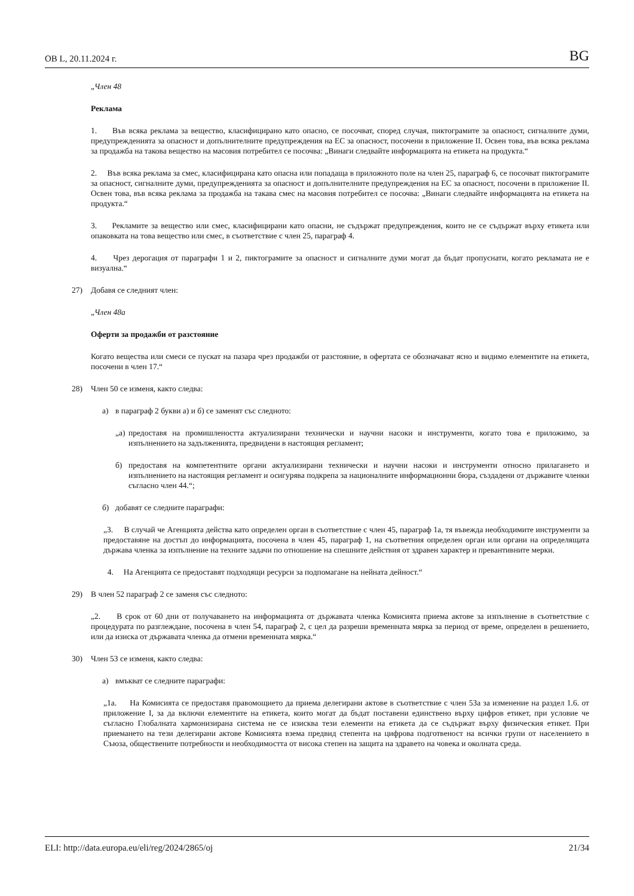ОВ L, 20.11.2024 г. BG
„Член 48
Реклама
1. Във всяка реклама за вещество, класифицирано като опасно, се посочват, според случая, пиктограмите за опасност, сигналните думи, предупрежденията за опасност и допълнителните предупреждения на ЕС за опасност, посочени в приложение II. Освен това, във всяка реклама за продажба на такова вещество на масовия потребител се посочва: „Винаги следвайте информацията на етикета на продукта.“
2. Във всяка реклама за смес, класифицирана като опасна или попадаща в приложното поле на член 25, параграф 6, се посочват пиктограмите за опасност, сигналните думи, предупрежденията за опасност и допълнителните предупреждения на ЕС за опасност, посочени в приложение II. Освен това, във всяка реклама за продажба на такава смес на масовия потребител се посочва: „Винаги следвайте информацията на етикета на продукта.“
3. Рекламите за вещество или смес, класифицирани като опасни, не съдържат предупреждения, които не се съдържат върху етикета или опаковката на това вещество или смес, в съответствие с член 25, параграф 4.
4. Чрез дерогация от параграфи 1 и 2, пиктограмите за опасност и сигналните думи могат да бъдат пропуснати, когато рекламата не е визуална.“
27) Добавя се следният член:
„Член 48а
Оферти за продажби от разстояние
Когато вещества или смеси се пускат на пазара чрез продажби от разстояние, в офертата се обозначават ясно и видимо елементите на етикета, посочени в член 17.“
28) Член 50 се изменя, както следва:
а) в параграф 2 букви а) и б) се заменят със следното:
„а) предоставя на промишлеността актуализирани технически и научни насоки и инструменти, когато това е приложимо, за изпълнението на задълженията, предвидени в настоящия регламент;
б) предоставя на компетентните органи актуализирани технически и научни насоки и инструменти относно прилагането и изпълнението на настоящия регламент и осигурява подкрепа за националните информационни бюра, създадени от държавите членки съгласно член 44.“;
б) добавят се следните параграфи:
„3. В случай че Агенцията действа като определен орган в съответствие с член 45, параграф 1а, тя въвежда необходимите инструменти за предоставяне на достъп до информацията, посочена в член 45, параграф 1, на съответния определен орган или органи на определящата държава членка за изпълнение на техните задачи по отношение на спешните действия от здравен характер и превантивните мерки.
4. На Агенцията се предоставят подходящи ресурси за подпомагане на нейната дейност.“
29) В член 52 параграф 2 се заменя със следното:
„2. В срок от 60 дни от получаването на информацията от държавата членка Комисията приема актове за изпълнение в съответствие с процедурата по разглеждане, посочена в член 54, параграф 2, с цел да разреши временната мярка за период от време, определен в решението, или да изиска от държавата членка да отмени временната мярка.“
30) Член 53 се изменя, както следва:
а) вмъкват се следните параграфи:
„1а. На Комисията се предоставя правомощието да приема делегирани актове в съответствие с член 53а за изменение на раздел 1.6. от приложение I, за да включи елементите на етикета, които могат да бъдат поставени единствено върху цифров етикет, при условие че съгласно Глобалната хармонизирана система не се изисква тези елементи на етикета да се съдържат върху физическия етикет. При приемането на тези делегирани актове Комисията взема предвид степента на цифрова подготвеност на всички групи от населението в Съюза, обществените потребности и необходимостта от висока степен на защита на здравето на човека и околната среда.
ELI: http://data.europa.eu/eli/reg/2024/2865/oj 21/34